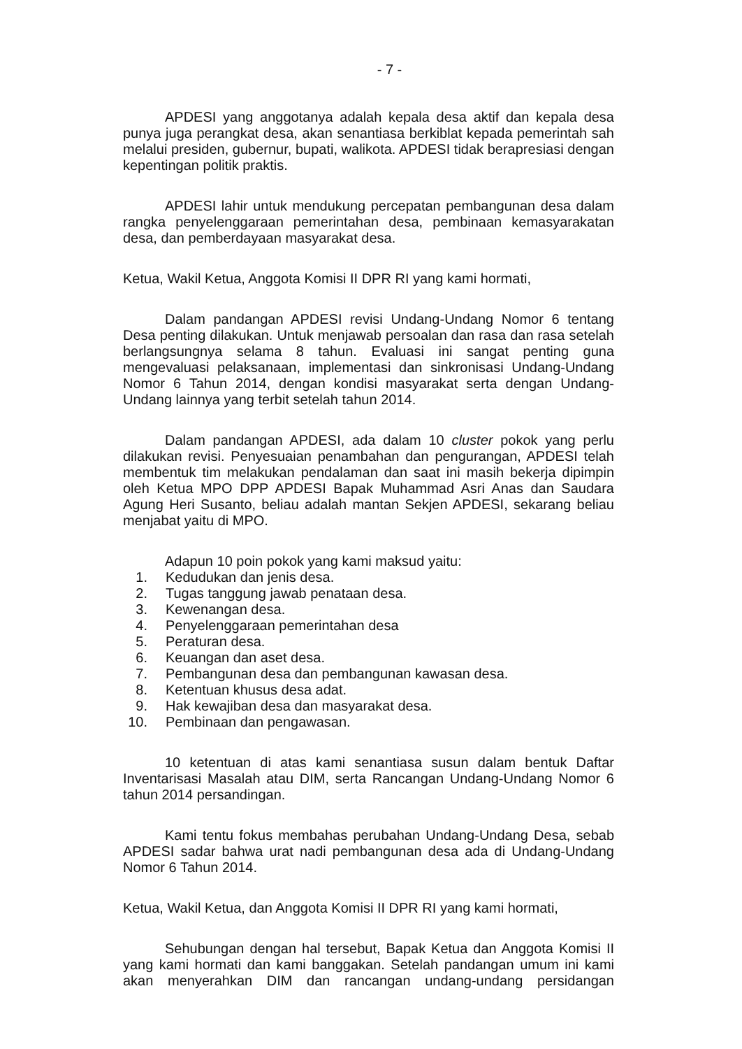- 7 -
APDESI yang anggotanya adalah kepala desa aktif dan kepala desa punya juga perangkat desa, akan senantiasa berkiblat kepada pemerintah sah melalui presiden, gubernur, bupati, walikota. APDESI tidak berapresiasi dengan kepentingan politik praktis.
APDESI lahir untuk mendukung percepatan pembangunan desa dalam rangka penyelenggaraan pemerintahan desa, pembinaan kemasyarakatan desa, dan pemberdayaan masyarakat desa.
Ketua, Wakil Ketua, Anggota Komisi II DPR RI yang kami hormati,
Dalam pandangan APDESI revisi Undang-Undang Nomor 6 tentang Desa penting dilakukan. Untuk menjawab persoalan dan rasa dan rasa setelah berlangsungnya selama 8 tahun. Evaluasi ini sangat penting guna mengevaluasi pelaksanaan, implementasi dan sinkronisasi Undang-Undang Nomor 6 Tahun 2014, dengan kondisi masyarakat serta dengan Undang-Undang lainnya yang terbit setelah tahun 2014.
Dalam pandangan APDESI, ada dalam 10 cluster pokok yang perlu dilakukan revisi. Penyesuaian penambahan dan pengurangan, APDESI telah membentuk tim melakukan pendalaman dan saat ini masih bekerja dipimpin oleh Ketua MPO DPP APDESI Bapak Muhammad Asri Anas dan Saudara Agung Heri Susanto, beliau adalah mantan Sekjen APDESI, sekarang beliau menjabat yaitu di MPO.
Adapun 10 poin pokok yang kami maksud yaitu:
1. Kedudukan dan jenis desa.
2. Tugas tanggung jawab penataan desa.
3. Kewenangan desa.
4. Penyelenggaraan pemerintahan desa
5. Peraturan desa.
6. Keuangan dan aset desa.
7. Pembangunan desa dan pembangunan kawasan desa.
8. Ketentuan khusus desa adat.
9. Hak kewajiban desa dan masyarakat desa.
10. Pembinaan dan pengawasan.
10 ketentuan di atas kami senantiasa susun dalam bentuk Daftar Inventarisasi Masalah atau DIM, serta Rancangan Undang-Undang Nomor 6 tahun 2014 persandingan.
Kami tentu fokus membahas perubahan Undang-Undang Desa, sebab APDESI sadar bahwa urat nadi pembangunan desa ada di Undang-Undang Nomor 6 Tahun 2014.
Ketua, Wakil Ketua, dan Anggota Komisi II DPR RI yang kami hormati,
Sehubungan dengan hal tersebut, Bapak Ketua dan Anggota Komisi II yang kami hormati dan kami banggakan. Setelah pandangan umum ini kami akan menyerahkan DIM dan rancangan undang-undang persidangan